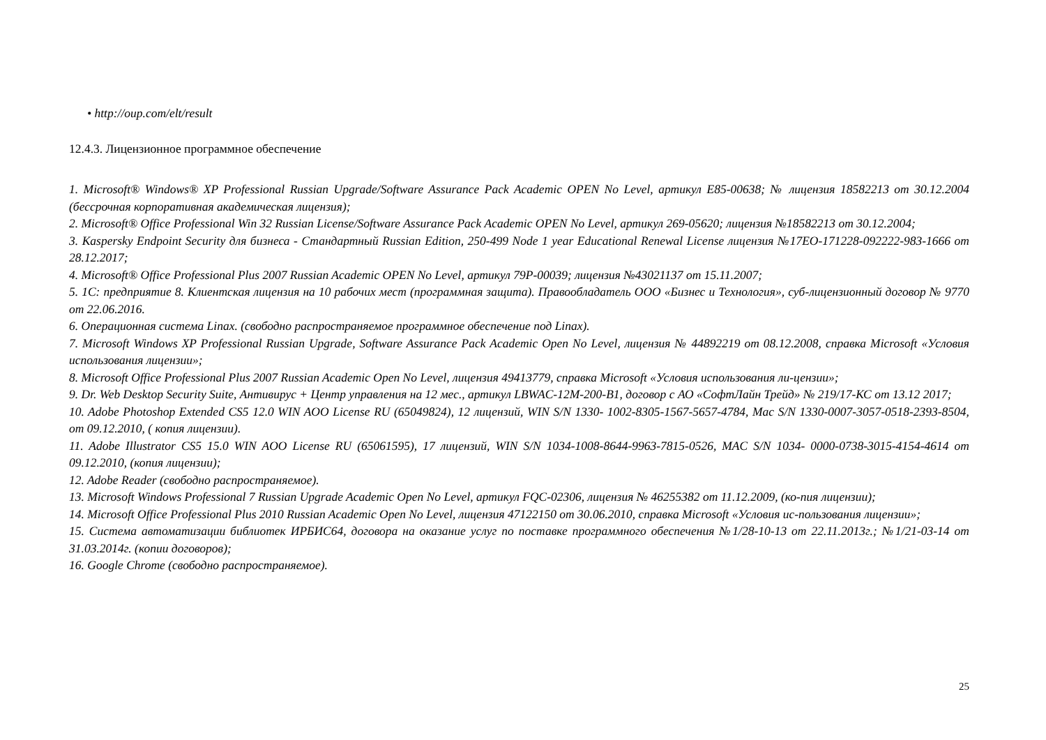• http://oup.com/elt/result
12.4.3. Лицензионное программное обеспечение
1. Microsoft® Windows® XP Professional Russian Upgrade/Software Assurance Pack Academic OPEN No Level, артикул E85-00638; № лицензия 18582213 от 30.12.2004 (бессрочная корпоративная академическая лицензия);
2. Microsoft® Office Professional Win 32 Russian License/Software Assurance Pack Academic OPEN No Level, артикул 269-05620; лицензия №18582213 от 30.12.2004;
3. Kaspersky Endpoint Security для бизнеса - Стандартный Russian Edition, 250-499 Node 1 year Educational Renewal License лицензия №17EO-171228-092222-983-1666 от 28.12.2017;
4. Microsoft® Office Professional Plus 2007 Russian Academic OPEN No Level, артикул 79P-00039; лицензия №43021137 от 15.11.2007;
5. 1С: предприятие 8. Клиентская лицензия на 10 рабочих мест (программная защита). Правообладатель ООО «Бизнес и Технология», суб-лицензионный договор № 9770 от 22.06.2016.
6. Операционная система Linax. (свободно распространяемое программное обеспечение под Linax).
7. Microsoft Windows XP Professional Russian Upgrade, Software Assurance Pack Academic Open No Level, лицензия № 44892219 от 08.12.2008, справка Microsoft «Условия использования лицензии»;
8. Microsoft Office Professional Plus 2007 Russian Academic Open No Level, лицензия 49413779, справка Microsoft «Условия использования ли-цензии»;
9. Dr. Web Desktop Security Suite, Антивирус + Центр управления на 12 мес., артикул LBWAC-12M-200-B1, договор с АО «СофтЛайн Трейд» № 219/17-КС от 13.12 2017;
10. Adobe Photoshop Extended CS5 12.0 WIN AOO License RU (65049824), 12 лицензий, WIN S/N 1330- 1002-8305-1567-5657-4784, Mac S/N 1330-0007-3057-0518-2393-8504, от 09.12.2010, ( копия лицензии).
11. Adobe Illustrator CS5 15.0 WIN AOO License RU (65061595), 17 лицензий, WIN S/N 1034-1008-8644-9963-7815-0526, MAC S/N 1034- 0000-0738-3015-4154-4614 от 09.12.2010, (копия лицензии);
12. Adobe Reader (свободно распространяемое).
13. Microsoft Windows Professional 7 Russian Upgrade Academic Open No Level, артикул FQC-02306, лицензия № 46255382 от 11.12.2009, (ко-пия лицензии);
14. Microsoft Office Professional Plus 2010 Russian Academic Open No Level, лицензия 47122150 от 30.06.2010, справка Microsoft «Условия ис-пользования лицензии»;
15. Система автоматизации библиотек ИРБИС64, договора на оказание услуг по поставке программного обеспечения №1/28-10-13 от 22.11.2013г.; №1/21-03-14 от 31.03.2014г. (копии договоров);
16. Google Chrome (свободно распространяемое).
25